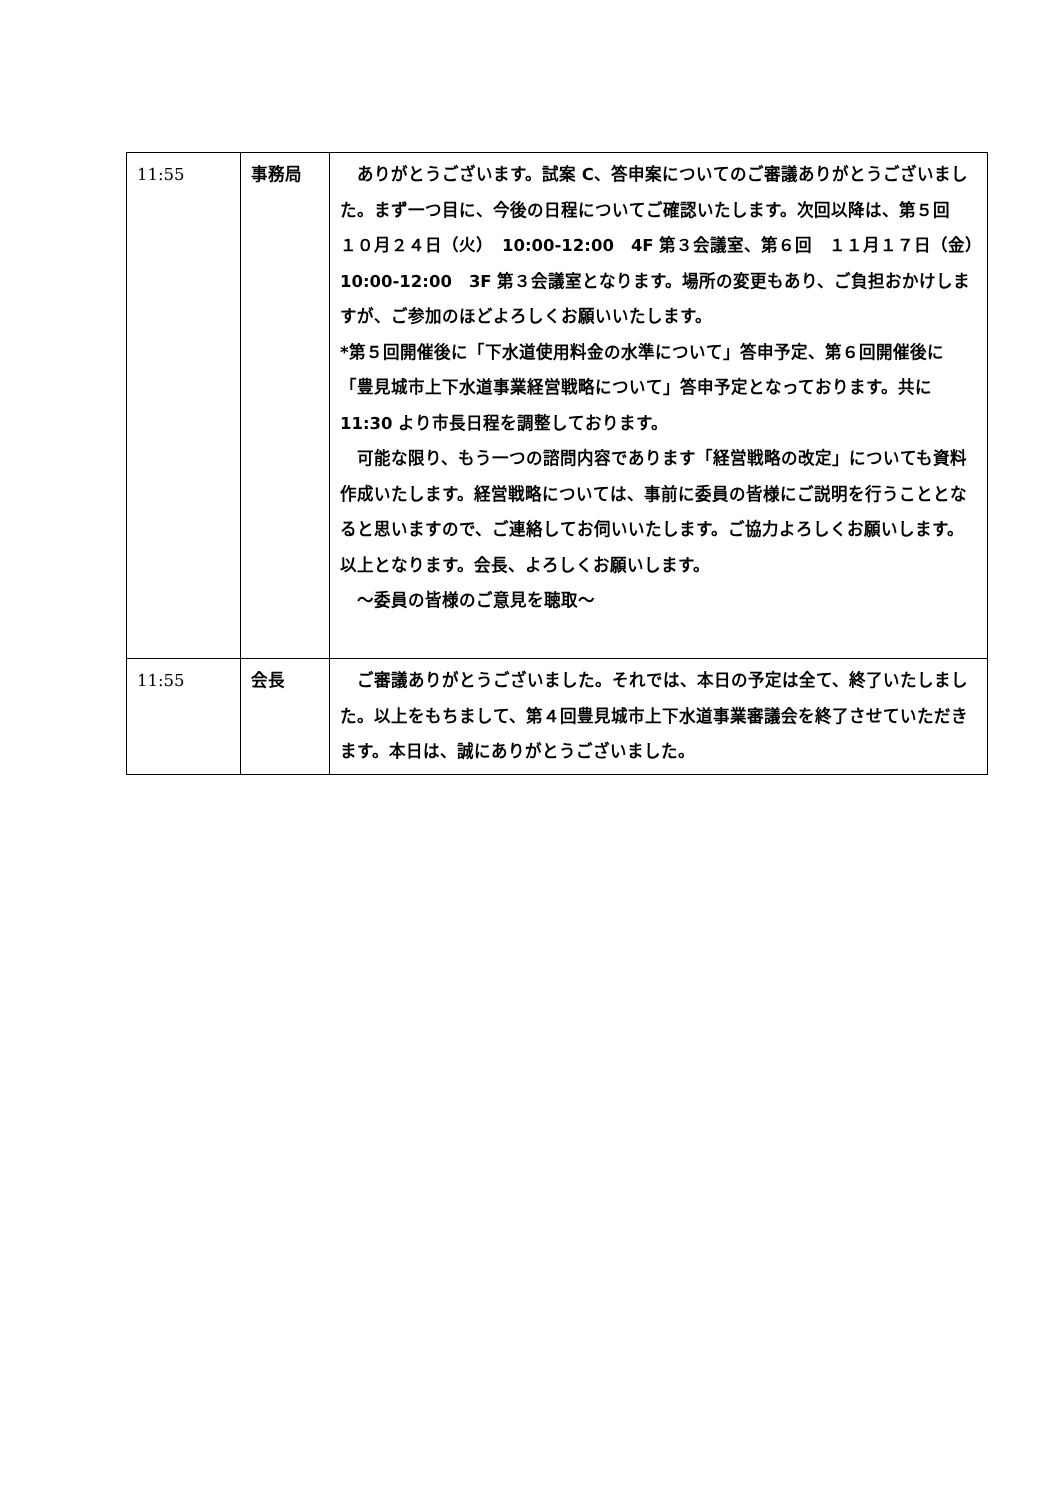| 11:55 | 事務局 | ありがとうございます。試案 C、答申案についてのご審議ありがとうございました。まず一つ目に、今後の日程についてご確認いたします。次回以降は、第５回 １０月２４日（火） 10:00-12:00 4F 第３会議室、第６回 １１月１７日（金） 10:00-12:00 3F 第３会議室となります。場所の変更もあり、ご負担おかけしますが、ご参加のほどよろしくお願いいたします。 *第５回開催後に「下水道使用料金の水準について」答申予定、第６回開催後に「豊見城市上下水道事業経営戦略について」答申予定となっております。共に 11:30 より市長日程を調整しております。 可能な限り、もう一つの諮問内容であります「経営戦略の改定」についても資料作成いたします。経営戦略については、事前に委員の皆様にご説明を行うこととなると思いますので、ご連絡してお伺いいたします。ご協力よろしくお願いします。以上となります。会長、よろしくお願いします。 ～委員の皆様のご意見を聴取～ |
| 11:55 | 会長 | ご審議ありがとうございました。それでは、本日の予定は全て、終了いたしました。以上をもちまして、第４回豊見城市上下水道事業審議会を終了させていただきます。本日は、誠にありがとうございました。 |